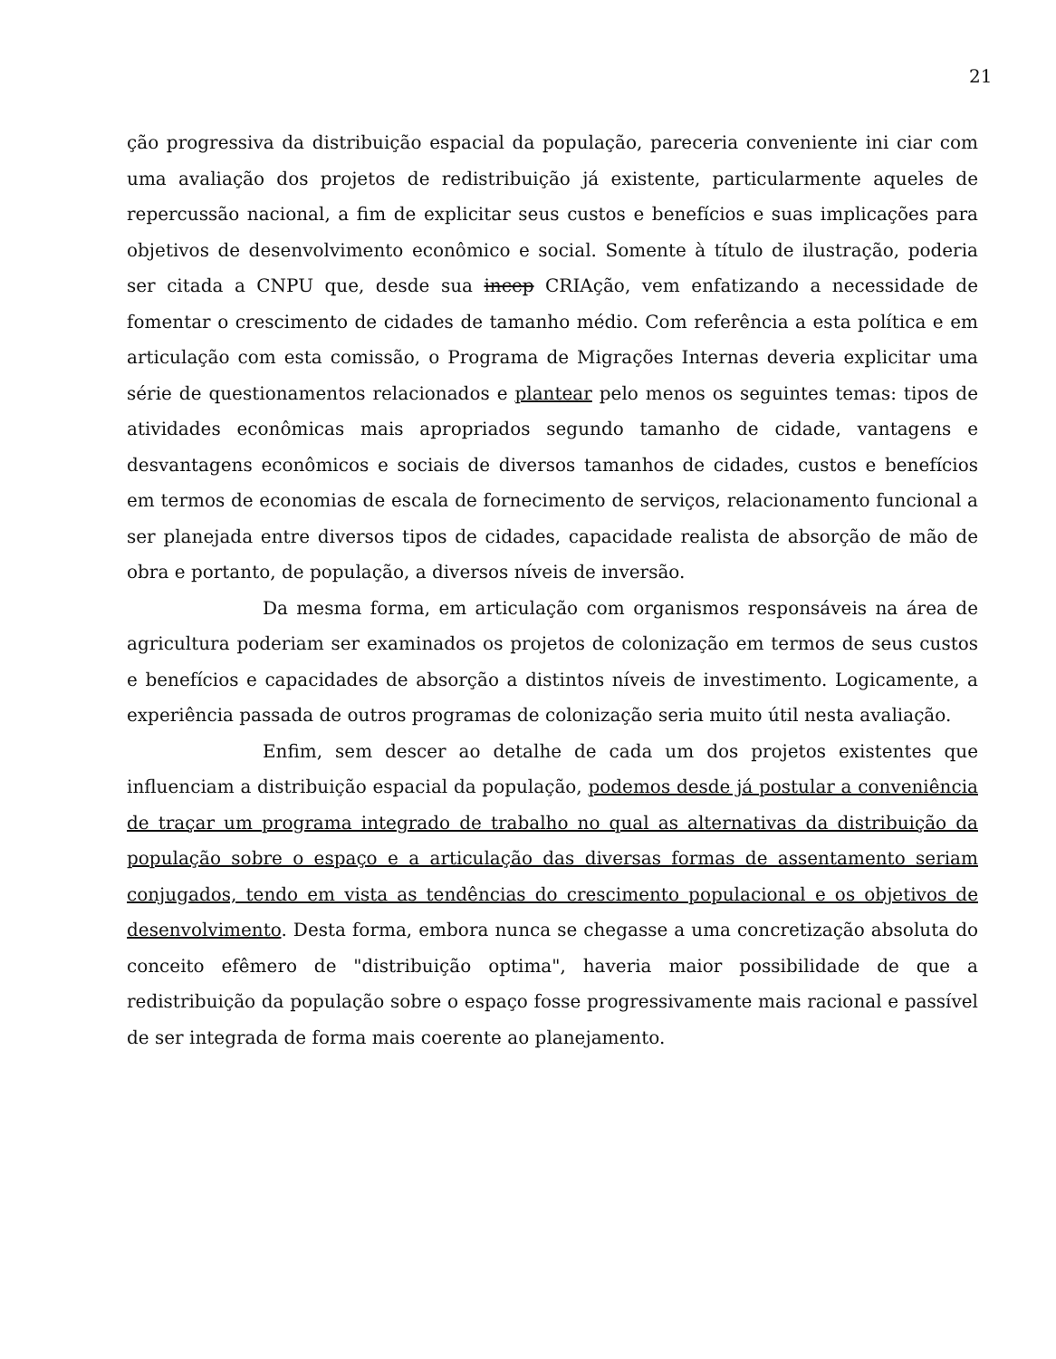21
ção progressiva da distribuição espacial da população, pareceria conveniente ini ciar com uma avaliação dos projetos de redistribuição já existente, particularmente aqueles de repercussão nacional, a fim de explicitar seus custos e benefícios e suas implicações para objetivos de desenvolvimento econômico e social. Somente à título de ilustração, poderia ser citada a CNPU que, desde sua incep CRIAção, vem enfatizando a necessidade de fomentar o crescimento de cidades de tamanho médio. Com referência a esta política e em articulação com esta comissão, o Programa de Migrações Internas deveria explicitar uma série de questionamentos relacionados e plantear pelo menos os seguintes temas: tipos de atividades econômicas mais apropriados segundo tamanho de cidade, vantagens e desvantagens econômicos e sociais de diversos tamanhos de cidades, custos e benefícios em termos de economias de escala de fornecimento de serviços, relacionamento funcional a ser planejada entre diversos tipos de cidades, capacidade realista de absorção de mão de obra e portanto, de população, a diversos níveis de inversão.
Da mesma forma, em articulação com organismos responsáveis na área de agricultura poderiam ser examinados os projetos de colonização em termos de seus custos e benefícios e capacidades de absorção a distintos níveis de investimento. Logicamente, a experiência passada de outros programas de colonização seria muito útil nesta avaliação.
Enfim, sem descer ao detalhe de cada um dos projetos existentes que influenciam a distribuição espacial da população, podemos desde já postular a conveniência de traçar um programa integrado de trabalho no qual as alternativas da distribuição da população sobre o espaço e a articulação das diversas formas de assentamento seriam conjugados, tendo em vista as tendências do crescimento populacional e os objetivos de desenvolvimento. Desta forma, embora nunca se chegasse a uma concretização absoluta do conceito efêmero de "distribuição optima", haveria maior possibilidade de que a redistribuição da população sobre o espaço fosse progressivamente mais racional e passível de ser integrada de forma mais coerente ao planejamento.